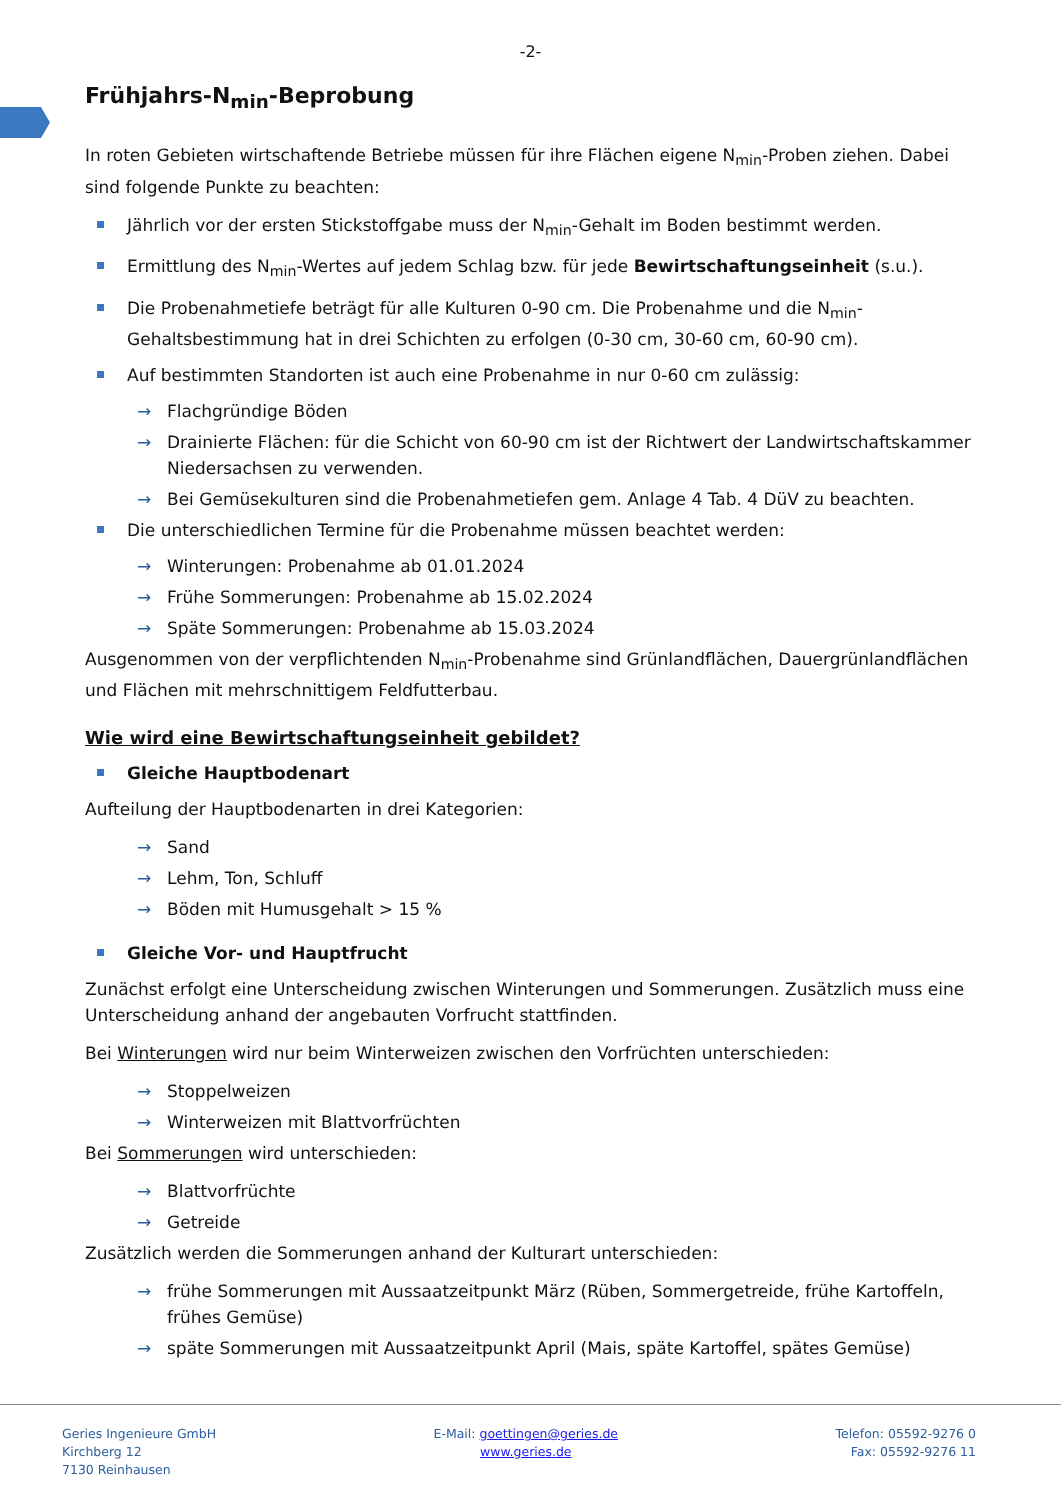-2-
Frühjahrs-N<sub>min</sub>-Beprobung
In roten Gebieten wirtschaftende Betriebe müssen für ihre Flächen eigene N<sub>min</sub>-Proben ziehen. Dabei sind folgende Punkte zu beachten:
Jährlich vor der ersten Stickstoffgabe muss der N<sub>min</sub>-Gehalt im Boden bestimmt werden.
Ermittlung des N<sub>min</sub>-Wertes auf jedem Schlag bzw. für jede Bewirtschaftungseinheit (s.u.).
Die Probenahmetiefe beträgt für alle Kulturen 0-90 cm. Die Probenahme und die N<sub>min</sub>-Gehaltsbestimmung hat in drei Schichten zu erfolgen (0-30 cm, 30-60 cm, 60-90 cm).
Auf bestimmten Standorten ist auch eine Probenahme in nur 0-60 cm zulässig:
→ Flachgründige Böden
→ Drainierte Flächen: für die Schicht von 60-90 cm ist der Richtwert der Landwirtschaftskammer Niedersachsen zu verwenden.
→ Bei Gemüsekulturen sind die Probenahmetiefen gem. Anlage 4 Tab. 4 DüV zu beachten.
Die unterschiedlichen Termine für die Probenahme müssen beachtet werden:
→ Winterungen: Probenahme ab 01.01.2024
→ Frühe Sommerungen: Probenahme ab 15.02.2024
→ Späte Sommerungen: Probenahme ab 15.03.2024
Ausgenommen von der verpflichtenden N<sub>min</sub>-Probenahme sind Grünlandflächen, Dauergrünlandflächen und Flächen mit mehrschnittigem Feldfutterbau.
Wie wird eine Bewirtschaftungseinheit gebildet?
Gleiche Hauptbodenart
Aufteilung der Hauptbodenarten in drei Kategorien:
→ Sand
→ Lehm, Ton, Schluff
→ Böden mit Humusgehalt > 15 %
Gleiche Vor- und Hauptfrucht
Zunächst erfolgt eine Unterscheidung zwischen Winterungen und Sommerungen. Zusätzlich muss eine Unterscheidung anhand der angebauten Vorfrucht stattfinden.
Bei Winterungen wird nur beim Winterweizen zwischen den Vorfrüchten unterschieden:
→ Stoppelweizen
→ Winterweizen mit Blattvorfrüchten
Bei Sommerungen wird unterschieden:
→ Blattvorfrüchte
→ Getreide
Zusätzlich werden die Sommerungen anhand der Kulturart unterschieden:
→ frühe Sommerungen mit Aussaatzeitpunkt März (Rüben, Sommergetreide, frühe Kartoffeln, frühes Gemüse)
→ späte Sommerungen mit Aussaatzeitpunkt April (Mais, späte Kartoffel, spätes Gemüse)
Geries Ingenieure GmbH
Kirchberg 12
7130 Reinhausen
E-Mail: goettingen@geries.de
www.geries.de
Telefon: 05592-9276 0
Fax: 05592-9276 11